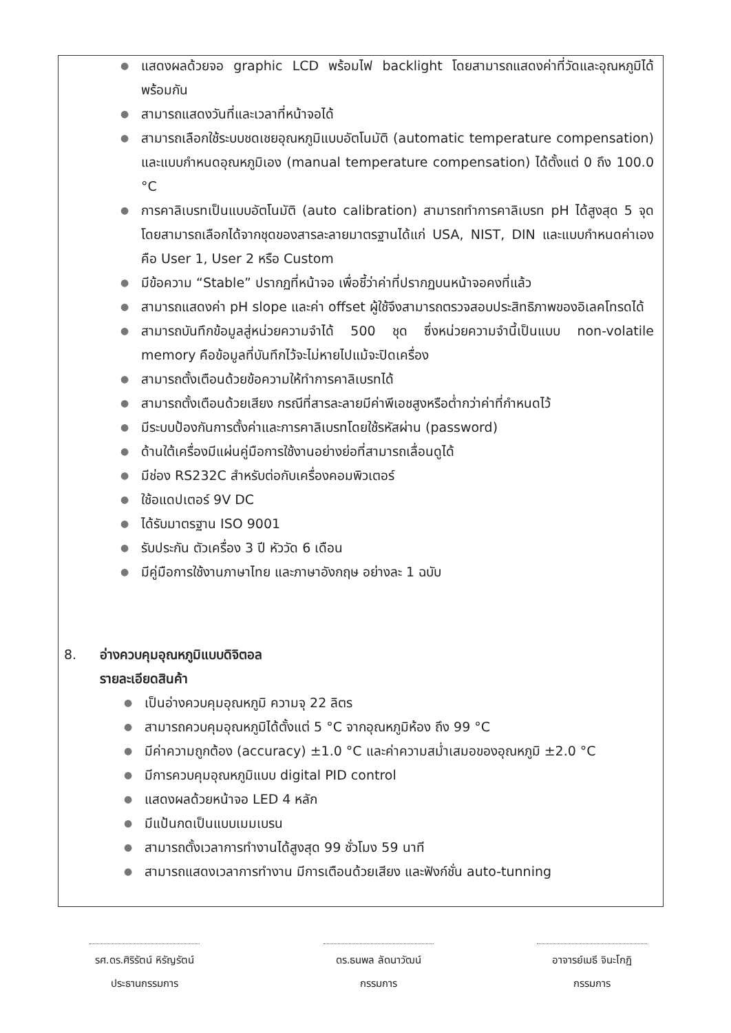● แสดงผลด้วยจอ graphic LCD พร้อมไฟ backlight โดยสามารถแสดงค่าที่วัดและอุณหภูมิได้พร้อมกัน
● สามารถแสดงวันที่และเวลาที่หน้าจอได้
● สามารถเลือกใช้ระบบชดเชยอุณหภูมิแบบอัตโนมัติ (automatic temperature compensation) และแบบกำหนดอุณหภูมิเอง (manual temperature compensation) ได้ตั้งแต่ 0 ถึง 100.0 °C
● การคาลิเบรทเป็นแบบอัตโนมัติ (auto calibration) สามารถทำการคาลิเบรท pH ได้สูงสุด 5 จุด โดยสามารถเลือกได้จากชุดของสารละลายมาตรฐานได้แก่ USA, NIST, DIN และแบบกำหนดค่าเองคือ User 1, User 2 หรือ Custom
● มีข้อความ “Stable” ปรากฏที่หน้าจอ เพื่อชี้ว่าค่าที่ปรากฏบนหน้าจอคงที่แล้ว
● สามารถแสดงค่า pH slope และค่า offset ผู้ใช้จึงสามารถตรวจสอบประสิทธิภาพของอิเลคโทรดได้
● สามารถบันทึกข้อมูลสู่หน่วยความจำได้ 500 ชุด ซึ่งหน่วยความจำนี้เป็นแบบ non-volatile memory คือข้อมูลที่บันทึกไว้จะไม่หายไปแม้จะปิดเครื่อง
● สามารถตั้งเตือนด้วยข้อความให้ทำการคาลิเบรทได้
● สามารถตั้งเตือนด้วยเสียง กรณีที่สารละลายมีค่าพีเอชสูงหรือต่ำกว่าค่าที่กำหนดไว้
● มีระบบป้องกันการตั้งค่าและการคาลิเบรทโดยใช้รหัสผ่าน (password)
● ด้านใต้เครื่องมีแผ่นคู่มือการใช้งานอย่างย่อที่สามารถเลื่อนดูได้
● มีช่อง RS232C สำหรับต่อกับเครื่องคอมพิวเตอร์
● ใช้อแดปเตอร์ 9V DC
● ได้รับมาตรฐาน ISO 9001
● รับประกัน ตัวเครื่อง 3 ปี หัววัด 6 เดือน
● มีคู่มือการใช้งานภาษาไทย และภาษาอังกฤษ อย่างละ 1 ฉบับ
8. อ่างควบคุมอุณหภูมิแบบดิจิตอล
รายละเอียดสินค้า
● เป็นอ่างควบคุมอุณหภูมิ ความจุ 22 ลิตร
● สามารถควบคุมอุณหภูมิได้ตั้งแต่ 5 °C จากอุณหภูมิห้อง ถึง 99 °C
● มีค่าความถูกต้อง (accuracy) ±1.0 °C และค่าความสม่ำเสมอของอุณหภูมิ ±2.0 °C
● มีการควบคุมอุณหภูมิแบบ digital PID control
● แสดงผลด้วยหน้าจอ LED 4 หลัก
● มีแป้นกดเป็นแบบเมมเบรน
● สามารถตั้งเวลาการทำงานได้สูงสุด 99 ชั่วโมง 59 นาที
● สามารถแสดงเวลาการทำงาน มีการเตือนด้วยเสียง และฟังก์ชั่น auto-tunning
รศ.ดร.ศิริรัตน์ หิรัญรัตน์
ประธานกรรมการ
ดร.ธนพล ลัดนาวัฒน์
กรรมการ
อาจารย์เมธี จินะโกฏิ
กรรมการ